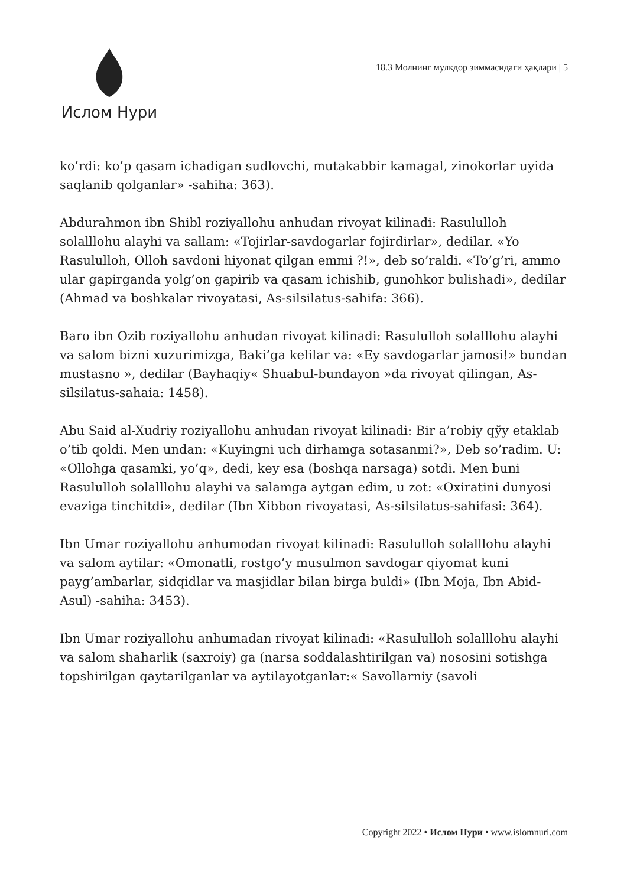Ислом Нури
18.3 Молнинг мулкдор зиммасидаги ҳақлари | 5
ko’rdi: ko’p qasam ichadigan sudlovchi, mutakabbir kamagal, zinokorlar uyida saqlanib qolganlar» -sahiha: 363).
Abdurahmon ibn Shibl roziyallohu anhudan rivoyat kilinadi: Rasululloh solalllohu alayhi va sallam: «Tojirlar-savdogarlar fojirdirlar», dedilar. «Yo Rasululloh, Olloh savdoni hiyonat qilgan emmi ?!», deb so’raldi. «To’g’ri, ammo ular gapirganda yolg’on gapirib va qasam ichishib, gunohkor bulishadi», dedilar (Ahmad va boshkalar rivoyatasi, As-silsilatus-sahifa: 366).
Baro ibn Ozib roziyallohu anhudan rivoyat kilinadi: Rasululloh solalllohu alayhi va salom bizni xuzurimizga, Baki’ga kelilar va: «Ey savdogarlar jamosi!» bundan mustasno », dedilar (Bayhaqiy« Shuabul-bundayon »da rivoyat qilingan, As-silsilatus-sahaia: 1458).
Abu Said al-Xudriy roziyallohu anhudan rivoyat kilinadi: Bir a’robiy qўy etaklab o’tib qoldi. Men undan: «Kuyingni uch dirhamga sotasanmi?», Deb so’radim. U: «Ollohga qasamki, yo’q», dedi, key esa (boshqa narsaga) sotdi. Men buni Rasululloh solalllohu alayhi va salamga aytgan edim, u zot: «Oxiratini dunyosi evaziga tinchitdi», dedilar (Ibn Xibbon rivoyatasi, As-silsilatus-sahifasi: 364).
Ibn Umar roziyallohu anhumodan rivoyat kilinadi: Rasululloh solalllohu alayhi va salom aytilar: «Omonatli, rostgo’y musulmon savdogar qiyomat kuni payg’ambarlar, sidqidlar va masjidlar bilan birga buldi» (Ibn Moja, Ibn Abid-Asul) -sahiha: 3453).
Ibn Umar roziyallohu anhumadan rivoyat kilinadi: «Rasululloh solalllohu alayhi va salom shaharlik (saxroiy) ga (narsa soddalashtirilgan va) nososini sotishga topshirilgan qaytarilganlar va aytilayotganlar:« Savollarniy (savoli
Copyright 2022 • Ислом Нури • www.islomnuri.com